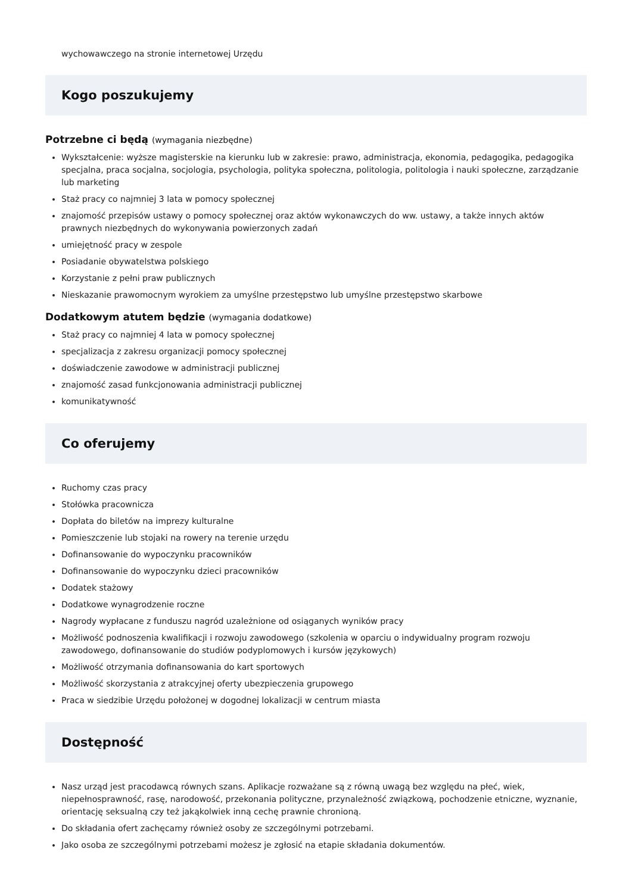wychowawczego na stronie internetowej Urzędu
Kogo poszukujemy
Potrzebne ci będą (wymagania niezbędne)
Wykształcenie: wyższe magisterskie na kierunku lub w zakresie: prawo, administracja, ekonomia, pedagogika, pedagogika specjalna, praca socjalna, socjologia, psychologia, polityka społeczna, politologia, politologia i nauki społeczne, zarządzanie lub marketing
Staż pracy co najmniej 3 lata w pomocy społecznej
znajomość przepisów ustawy o pomocy społecznej oraz aktów wykonawczych do ww. ustawy, a także innych aktów prawnych niezbędnych do wykonywania powierzonych zadań
umiejętność pracy w zespole
Posiadanie obywatelstwa polskiego
Korzystanie z pełni praw publicznych
Nieskazanie prawomocnym wyrokiem za umyślne przestępstwo lub umyślne przestępstwo skarbowe
Dodatkowym atutem będzie (wymagania dodatkowe)
Staż pracy co najmniej 4 lata w pomocy społecznej
specjalizacja z zakresu organizacji pomocy społecznej
doświadczenie zawodowe w administracji publicznej
znajomość zasad funkcjonowania administracji publicznej
komunikatywność
Co oferujemy
Ruchomy czas pracy
Stołówka pracownicza
Dopłata do biletów na imprezy kulturalne
Pomieszczenie lub stojaki na rowery na terenie urzędu
Dofinansowanie do wypoczynku pracowników
Dofinansowanie do wypoczynku dzieci pracowników
Dodatek stażowy
Dodatkowe wynagrodzenie roczne
Nagrody wypłacane z funduszu nagród uzależnione od osiąganych wyników pracy
Możliwość podnoszenia kwalifikacji i rozwoju zawodowego (szkolenia w oparciu o indywidualny program rozwoju zawodowego, dofinansowanie do studiów podyplomowych i kursów językowych)
Możliwość otrzymania dofinansowania do kart sportowych
Możliwość skorzystania z atrakcyjnej oferty ubezpieczenia grupowego
Praca w siedzibie Urzędu położonej w dogodnej lokalizacji w centrum miasta
Dostępność
Nasz urząd jest pracodawcą równych szans. Aplikacje rozważane są z równą uwagą bez względu na płeć, wiek, niepełnosprawność, rasę, narodowość, przekonania polityczne, przynależność związkową, pochodzenie etniczne, wyznanie, orientację seksualną czy też jakąkolwiek inną cechę prawnie chronioną.
Do składania ofert zachęcamy również osoby ze szczególnymi potrzebami.
Jako osoba ze szczególnymi potrzebami możesz je zgłosić na etapie składania dokumentów.